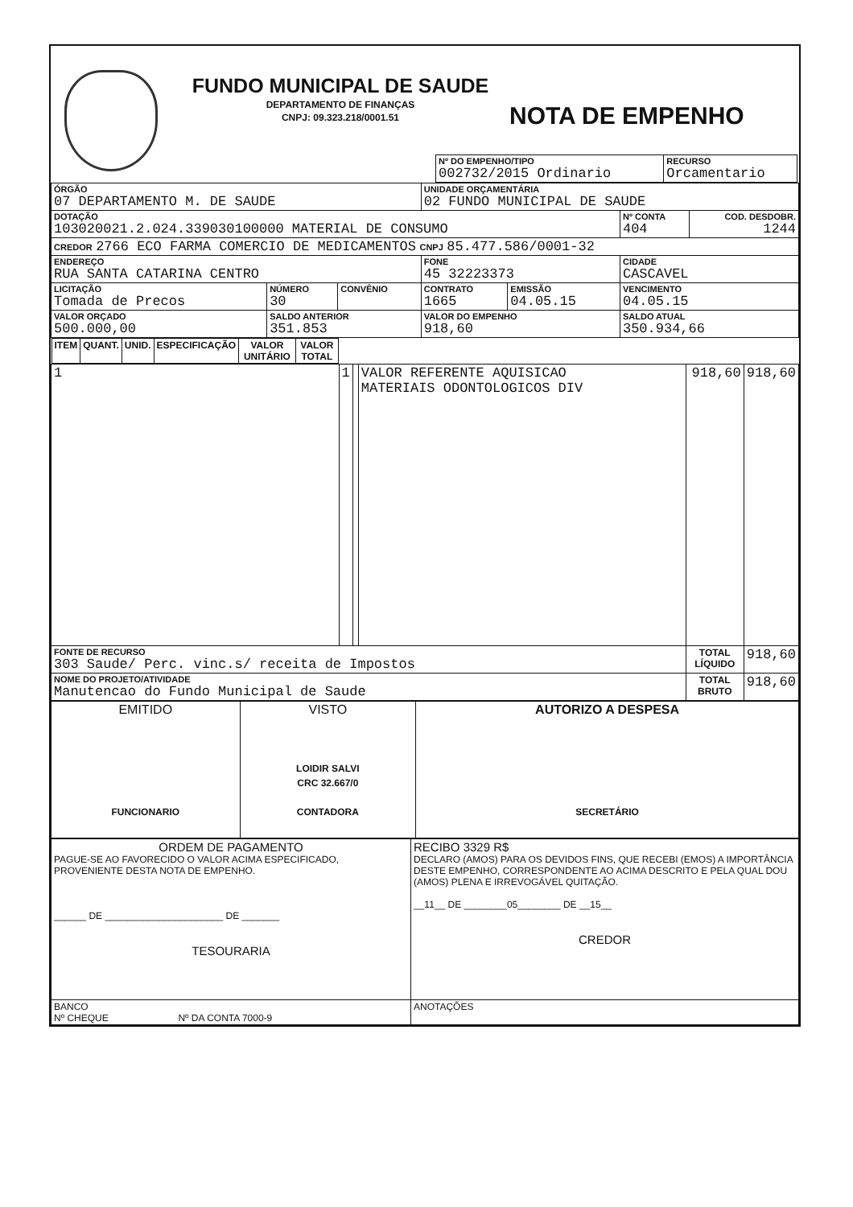FUNDO MUNICIPAL DE SAUDE
DEPARTAMENTO DE FINANÇAS
CNPJ: 09.323.218/0001.51
NOTA DE EMPENHO
| Nº DO EMPENHO/TIPO 002732/2015 Ordinario | RECURSO Orcamentario |
| ÓRGÃO 07 DEPARTAMENTO M. DE SAUDE | | | UNIDADE ORÇAMENTÁRIA 02 FUNDO MUNICIPAL DE SAUDE | | | |
| DOTAÇÃO 103020021.2.024.339030100000 MATERIAL DE CONSUMO | | | | | Nº CONTA 404 | COD. DESDOBR. 1244 |
| CREDOR 2766 ECO FARMA COMERCIO DE MEDICAMENTOS CNPJ 85.477.586/0001-32 | | | | | | |
| ENDEREÇO RUA SANTA CATARINA CENTRO | | | FONE 45 32223373 | | CIDADE CASCAVEL | |
| LICITAÇÃO Tomada de Precos | NÚMERO 30 | CONVÊNIO | CONTRATO 1665 | EMISSÃO 04.05.15 | VENCIMENTO 04.05.15 | |
| VALOR ORÇADO 500.000,00 | SALDO ANTERIOR 351.853 | | VALOR DO EMPENHO 918,60 | | SALDO ATUAL 350.934,66 | |
| ITEM | QUANT. | UNID. | ESPECIFICAÇÃO | VALOR UNITÁRIO | VALOR TOTAL |
| --- | --- | --- | --- | --- | --- |
| 1 | 1 | | VALOR REFERENTE AQUISICAO MATERIAIS ODONTOLOGICOS DIV | 918,60 | 918,60 |
| FONTE DE RECURSO 303 Saude/ Perc. vinc.s/ receita de Impostos | | | | TOTAL LÍQUIDO | 918,60 |
| NOME DO PROJETO/ATIVIDADE Manutencao do Fundo Municipal de Saude | | | | TOTAL BRUTO | 918,60 |
| EMITIDO FUNCIONARIO | VISTO LOIDIR SALVI CRC 32.667/0 CONTADORA | AUTORIZO A DESPESA SECRETÁRIO |
| ORDEM DE PAGAMENTO PAGUE-SE AO FAVORECIDO O VALOR ACIMA ESPECIFICADO, PROVENIENTE DESTA NOTA DE EMPENHO. ______ DE ______________________ DE _______ TESOURARIA | RECIBO 3329 R$ DECLARO (AMOS) PARA OS DEVIDOS FINS, QUE RECEBI (EMOS) A IMPORTÂNCIA DESTE EMPENHO, CORRESPONDENTE AO ACIMA DESCRITO E PELA QUAL DOU (AMOS) PLENA E IRREVOGÁVEL QUITAÇÃO. __11__ DE ________05________ DE __15__ CREDOR |
| BANCO Nº CHEQUE Nº DA CONTA 7000-9 | ANOTAÇÕES |